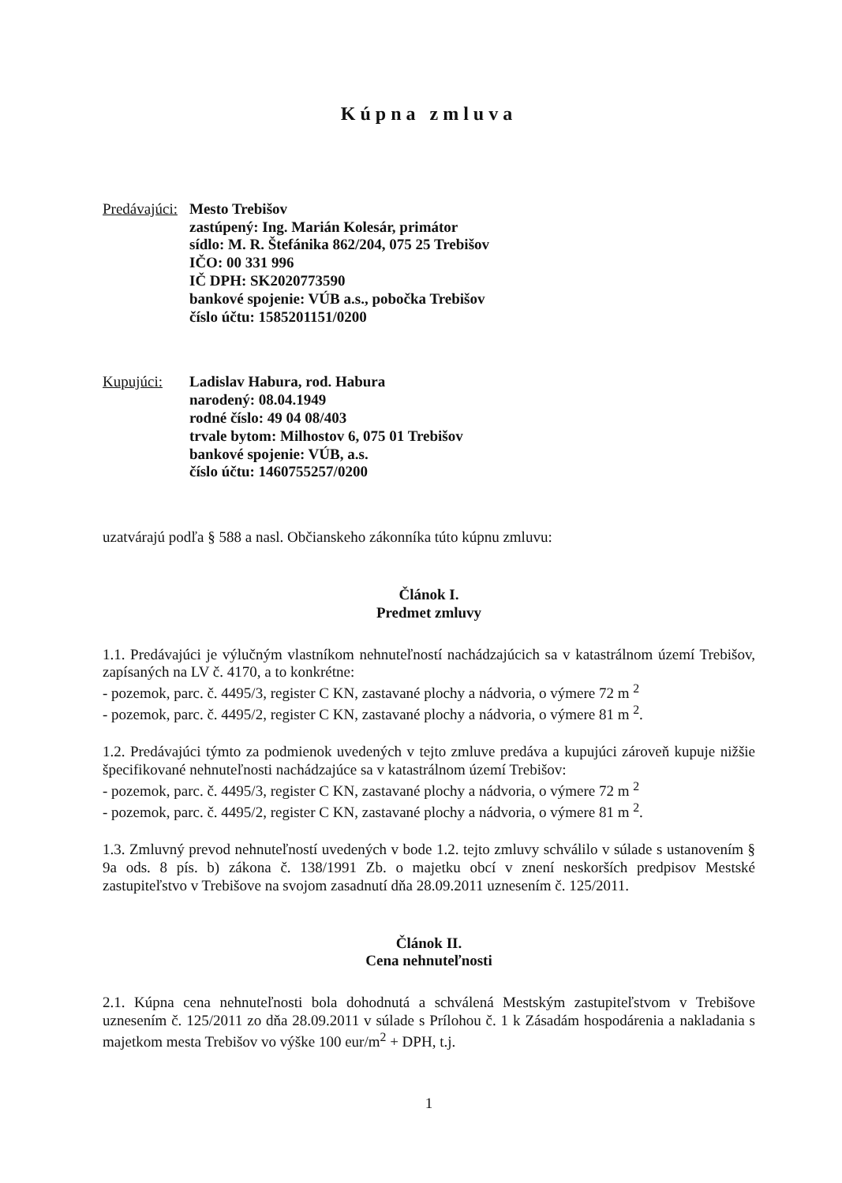Kúpna zmluva
Predávajúci:
Mesto Trebišov
zastúpený: Ing. Marián Kolesár, primátor
sídlo: M. R. Štefánika 862/204, 075 25 Trebišov
IČO: 00 331 996
IČ DPH: SK2020773590
bankové spojenie: VÚB a.s., pobočka Trebišov
číslo účtu: 1585201151/0200
Kupujúci: Ladislav Habura, rod. Habura
narodený: 08.04.1949
rodné číslo: 49 04 08/403
trvale bytom: Milhostov 6, 075 01 Trebišov
bankové spojenie: VÚB, a.s.
číslo účtu: 1460755257/0200
uzatvárajú podľa § 588 a nasl. Občianskeho zákonníka túto kúpnu zmluvu:
Článok I.
Predmet zmluvy
1.1. Predávajúci je výlučným vlastníkom nehnuteľností nachádzajúcich sa v katastrálnom území Trebišov, zapísaných na LV č. 4170, a to konkrétne:
- pozemok, parc. č. 4495/3, register C KN, zastavané plochy a nádvoria, o výmere 72 m <sup>2</sup>
- pozemok, parc. č. 4495/2, register C KN, zastavané plochy a nádvoria, o výmere 81 m <sup>2</sup>.
1.2. Predávajúci týmto za podmienok uvedených v tejto zmluve predáva a kupujúci zároveň kupuje nižšie špecifikované nehnuteľnosti nachádzajúce sa v katastrálnom území Trebišov:
- pozemok, parc. č. 4495/3, register C KN, zastavané plochy a nádvoria, o výmere 72 m <sup>2</sup>
- pozemok, parc. č. 4495/2, register C KN, zastavané plochy a nádvoria, o výmere 81 m <sup>2</sup>.
1.3. Zmluvný prevod nehnuteľností uvedených v bode 1.2. tejto zmluvy schválilo v súlade s ustanovením § 9a ods. 8 pís. b) zákona č. 138/1991 Zb. o majetku obcí v znení neskorších predpisov Mestské zastupiteľstvo v Trebišove na svojom zasadnutí dňa 28.09.2011 uznesením č. 125/2011.
Článok II.
Cena nehnuteľnosti
2.1. Kúpna cena nehnuteľnosti bola dohodnutá a schválená Mestským zastupiteľstvom v Trebišove uznesením č. 125/2011 zo dňa 28.09.2011 v súlade s Prílohou č. 1 k Zásadám hospodárenia a nakladania s majetkom mesta Trebišov vo výške 100 eur/m<sup>2</sup> + DPH, t.j.
1